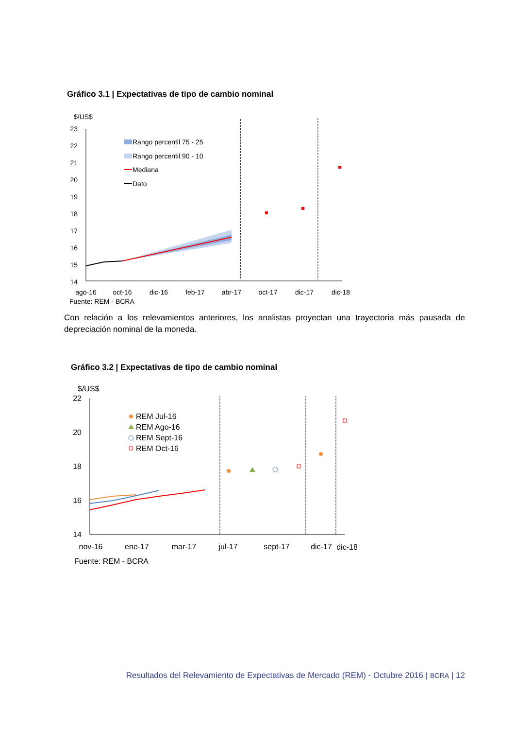Gráfico 3.1 | Expectativas de tipo de cambio nominal
$/US$
23
22
21
20
19
18
17
16
15
14
Rango percentil 75 - 25
Rango percentil 90 - 10
Mediana
Dato
ago-16
oct-16
dic-16
feb-17
abr-17
oct-17
dic-17
dic-18
Fuente: REM - BCRA
Con relación a los relevamientos anteriores, los analistas proyectan una trayectoria más pausada de depreciación nominal de la moneda.
Gráfico 3.2 | Expectativas de tipo de cambio nominal
$/US$
22
20
18
16
14
REM Jul-16
REM Ago-16
REM Sept-16
REM Oct-16
nov-16
ene-17
mar-17
jul-17
sept-17
dic-17
dic-18
Fuente: REM - BCRA
Resultados del Relevamiento de Expectativas de Mercado (REM) - Octubre 2016 | BCRA | 12